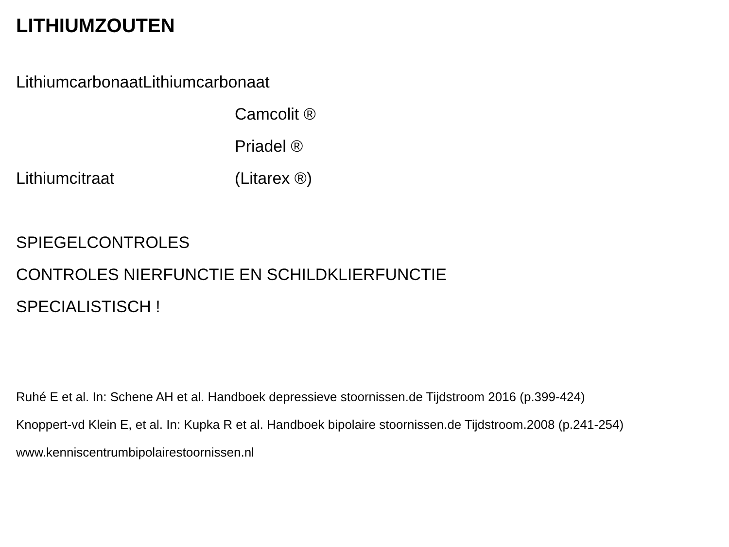LITHIUMZOUTEN
LithiumcarbonaatLithiumcarbonaat
Camcolit ®
Priadel ®
Lithiumcitraat (Litarex ®)
SPIEGELCONTROLES
CONTROLES NIERFUNCTIE EN SCHILDKLIERFUNCTIE
SPECIALISTISCH !
Ruhé E et al. In: Schene AH et al. Handboek depressieve stoornissen.de Tijdstroom 2016 (p.399-424)
Knoppert-vd Klein E, et al. In: Kupka R et al. Handboek bipolaire stoornissen.de Tijdstroom.2008 (p.241-254)
www.kenniscentrumbipolairestoornissen.nl